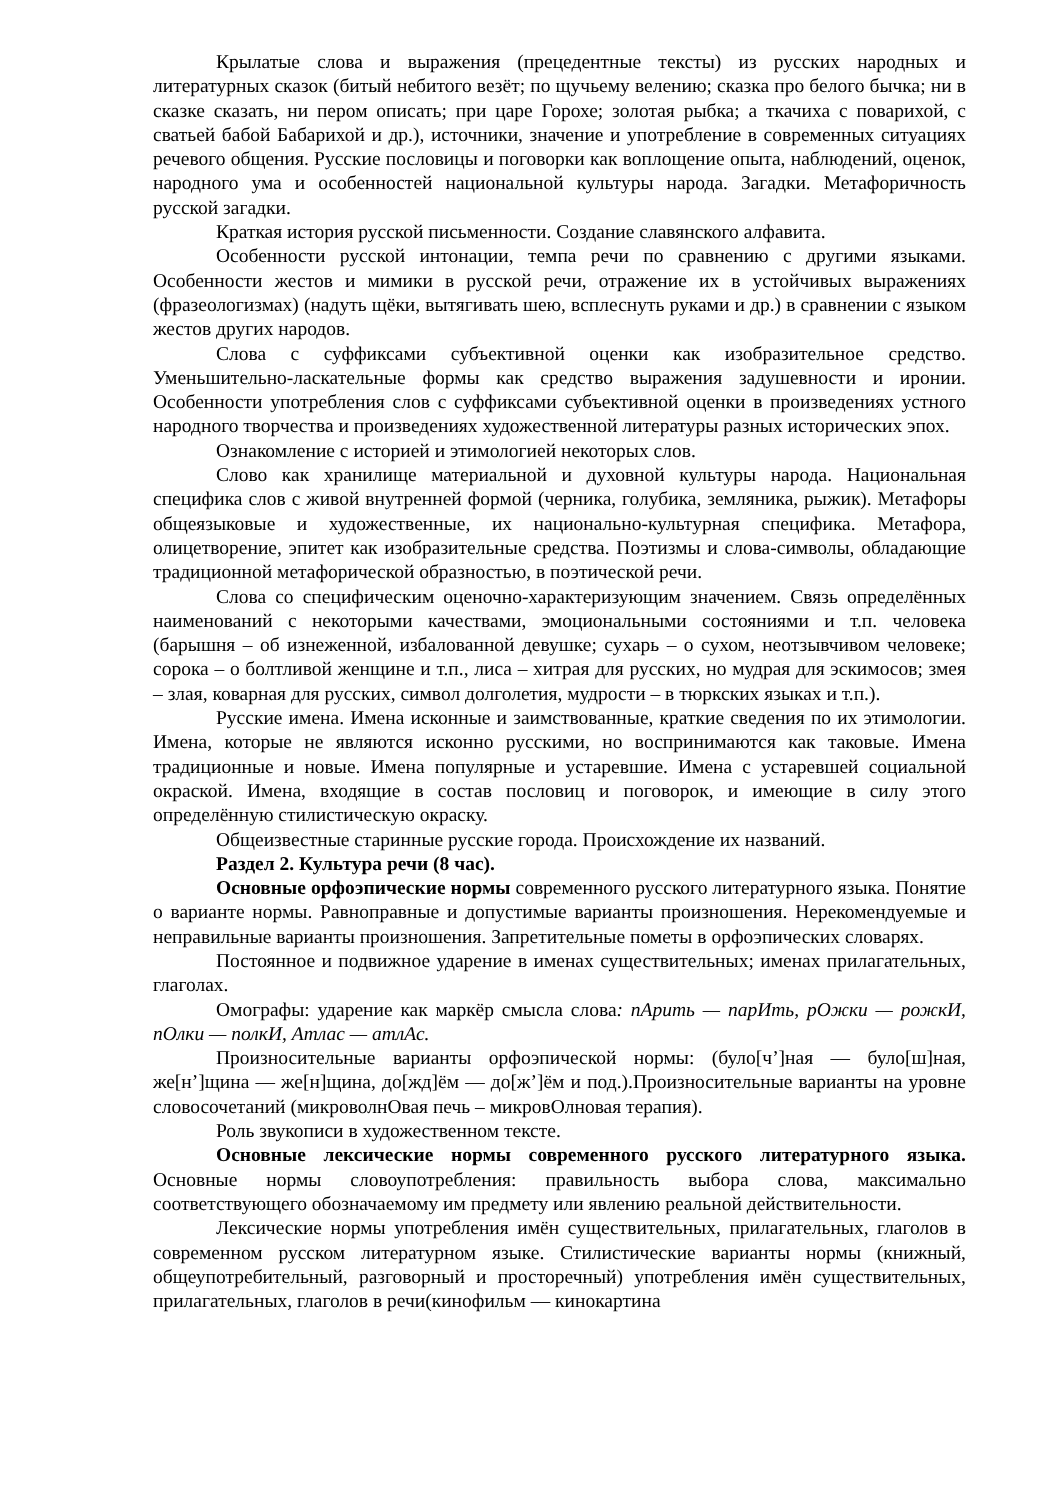Крылатые слова и выражения (прецедентные тексты) из русских народных и литературных сказок (битый небитого везёт; по щучьему велению; сказка про белого бычка; ни в сказке сказать, ни пером описать; при царе Горохе; золотая рыбка; а ткачиха с поварихой, с сватьей бабой Бабарихой и др.), источники, значение и употребление в современных ситуациях речевого общения. Русские пословицы и поговорки как воплощение опыта, наблюдений, оценок, народного ума и особенностей национальной культуры народа. Загадки. Метафоричность русской загадки.
Краткая история русской письменности. Создание славянского алфавита.
Особенности русской интонации, темпа речи по сравнению с другими языками. Особенности жестов и мимики в русской речи, отражение их в устойчивых выражениях (фразеологизмах) (надуть щёки, вытягивать шею, всплеснуть руками и др.) в сравнении с языком жестов других народов.
Слова с суффиксами субъективной оценки как изобразительное средство. Уменьшительно-ласкательные формы как средство выражения задушевности и иронии. Особенности употребления слов с суффиксами субъективной оценки в произведениях устного народного творчества и произведениях художественной литературы разных исторических эпох.
Ознакомление с историей и этимологией некоторых слов.
Слово как хранилище материальной и духовной культуры народа. Национальная специфика слов с живой внутренней формой (черника, голубика, земляника, рыжик). Метафоры общеязыковые и художественные, их национально-культурная специфика. Метафора, олицетворение, эпитет как изобразительные средства. Поэтизмы и слова-символы, обладающие традиционной метафорической образностью, в поэтической речи.
Слова со специфическим оценочно-характеризующим значением. Связь определённых наименований с некоторыми качествами, эмоциональными состояниями и т.п. человека (барышня – об изнеженной, избалованной девушке; сухарь – о сухом, неотзывчивом человеке; сорока – о болтливой женщине и т.п., лиса – хитрая для русских, но мудрая для эскимосов; змея – злая, коварная для русских, символ долголетия, мудрости – в тюркских языках и т.п.).
Русские имена. Имена исконные и заимствованные, краткие сведения по их этимологии. Имена, которые не являются исконно русскими, но воспринимаются как таковые. Имена традиционные и новые. Имена популярные и устаревшие. Имена с устаревшей социальной окраской. Имена, входящие в состав пословиц и поговорок, и имеющие в силу этого определённую стилистическую окраску.
Общеизвестные старинные русские города. Происхождение их названий.
Раздел 2. Культура речи (8 час).
Основные орфоэпические нормы современного русского литературного языка. Понятие о варианте нормы. Равноправные и допустимые варианты произношения. Нерекомендуемые и неправильные варианты произношения. Запретительные пометы в орфоэпических словарях.
Постоянное и подвижное ударение в именах существительных; именах прилагательных, глаголах.
Омографы: ударение как маркёр смысла слова: пАрить — парИть, рОжки — рожкИ, пОлки — полкИ, Атлас — атлАс.
Произносительные варианты орфоэпической нормы: (було[ч’]ная — було[ш]ная, же[н’]щина — же[н]щина, до[жд]ём — до[ж’]ём и под.).Произносительные варианты на уровне словосочетаний (микроволнОвая печь – микровОлновая терапия).
Роль звукописи в художественном тексте.
Основные лексические нормы современного русского литературного языка. Основные нормы словоупотребления: правильность выбора слова, максимально соответствующего обозначаемому им предмету или явлению реальной действительности.
Лексические нормы употребления имён существительных, прилагательных, глаголов в современном русском литературном языке. Стилистические варианты нормы (книжный, общеупотребительный, разговорный и просторечный) употребления имён существительных, прилагательных, глаголов в речи(кинофильм — кинокартина